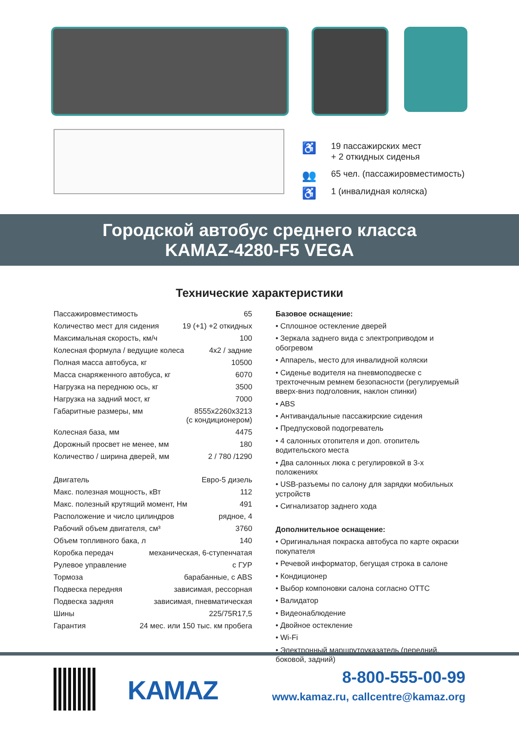♿ 19 пассажирских мест
+ 2 откидных сиденья
👥 65 чел. (пассажировместимость)
♿ 1 (инвалидная коляска)
Городской автобус среднего класса
KAMAZ-4280-F5 VEGA
Технические характеристики
Пассажировместимость 65
Количество мест для сидения 19 (+1) +2 откидных
Максимальная скорость, км/ч 100
Колесная формула / ведущие колеса 4x2 / задние
Полная масса автобуса, кг 10500
Масса снаряженного автобуса, кг 6070
Нагрузка на переднюю ось, кг 3500
Нагрузка на задний мост, кг 7000
Габаритные размеры, мм 8555x2260x3213
(с кондиционером)
Колесная база, мм 4475
Дорожный просвет не менее, мм 180
Количество / ширина дверей, мм 2 / 780 /1290
Двигатель Евро-5 дизель
Макс. полезная мощность, кВт 112
Макс. полезный крутящий момент, Нм 491
Расположение и число цилиндров рядное, 4
Рабочий объем двигателя, см³ 3760
Объем топливного бака, л 140
Коробка передач механическая, 6-ступенчатая
Рулевое управление с ГУР
Тормоза барабанные, с ABS
Подвеска передняя зависимая, рессорная
Подвеска задняя зависимая, пневматическая
Шины 225/75R17,5
Гарантия 24 мес. или 150 тыс. км пробега
Базовое оснащение:
• Сплошное остекление дверей
• Зеркала заднего вида с электроприводом и обогревом
• Аппарель, место для инвалидной коляски
• Сиденье водителя на пневмоподвеске с трехточечным ремнем безопасности (регулируемый вверх-вниз подголовник, наклон спинки)
• ABS
• Антивандальные пассажирские сидения
• Предпусковой подогреватель
• 4 салонных отопителя и доп. отопитель водительского места
• Два салонных люка с регулировкой в 3-х положениях
• USB-разъемы по салону для зарядки мобильных устройств
• Сигнализатор заднего хода
Дополнительное оснащение:
• Оригинальная покраска автобуса по карте окраски покупателя
• Речевой информатор, бегущая строка в салоне
• Кондиционер
• Выбор компоновки салона согласно ОТТС
• Валидатор
• Видеонаблюдение
• Двойное остекление
• Wi-Fi
• Электронный маршрутоуказатель (передний, боковой, задний)
KAMAZ
8-800-555-00-99
www.kamaz.ru, callcentre@kamaz.org